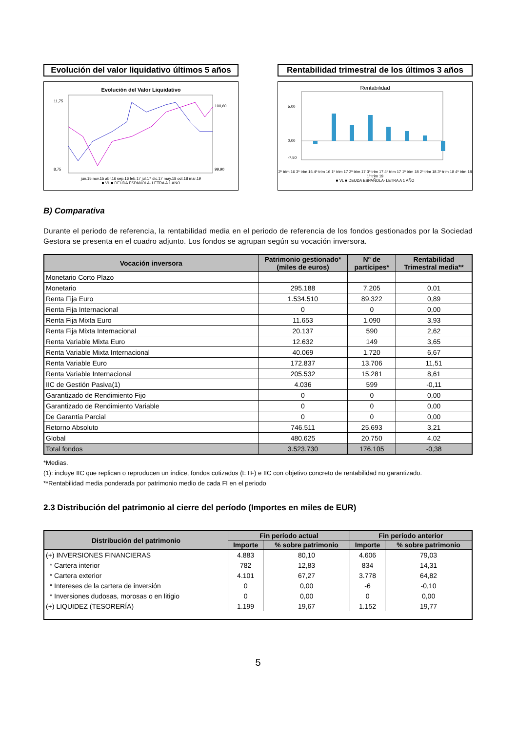Evolución del valor liquidativo últimos 5 años
Evolución del Valor Liquidativo
11,75
8,75
100,60
99,90
jun.15 nov.15 abr.16 sep.16 feb.17 jul.17 dic.17 may.18 oct.18 mar.19
■ VL ■ DEUDA ESPAÑOLA- LETRA A 1 AÑO
Rentabilidad trimestral de los últimos 3 años
Rentabilidad
5,00
0,00
-7,50
2º trim 16 3º trim 16 4º trim 16 1º trim 17 2º trim 17 3º trim 17 4º trim 17 1º trim 18 2º trim 18 3º trim 18 4º trim 18 1º trim 19
■ VL ■ DEUDA ESPAÑOLA- LETRA A 1 AÑO
B) Comparativa
Durante el periodo de referencia, la rentabilidad media en el periodo de referencia de los fondos gestionados por la Sociedad Gestora se presenta en el cuadro adjunto. Los fondos se agrupan según su vocación inversora.
| Vocación inversora | Patrimonio gestionado* (miles de euros) | Nº de partícipes* | Rentabilidad Trimestral media** |
| --- | --- | --- | --- |
| Monetario Corto Plazo | | | |
| Monetario | 295.188 | 7.205 | 0,01 |
| Renta Fija Euro | 1.534.510 | 89.322 | 0,89 |
| Renta Fija Internacional | 0 | 0 | 0,00 |
| Renta Fija Mixta Euro | 11.653 | 1.090 | 3,93 |
| Renta Fija Mixta Internacional | 20.137 | 590 | 2,62 |
| Renta Variable Mixta Euro | 12.632 | 149 | 3,65 |
| Renta Variable Mixta Internacional | 40.069 | 1.720 | 6,67 |
| Renta Variable Euro | 172.837 | 13.706 | 11,51 |
| Renta Variable Internacional | 205.532 | 15.281 | 8,61 |
| IIC de Gestión Pasiva(1) | 4.036 | 599 | -0,11 |
| Garantizado de Rendimiento Fijo | 0 | 0 | 0,00 |
| Garantizado de Rendimiento Variable | 0 | 0 | 0,00 |
| De Garantía Parcial | 0 | 0 | 0,00 |
| Retorno Absoluto | 746.511 | 25.693 | 3,21 |
| Global | 480.625 | 20.750 | 4,02 |
| Total fondos | 3.523.730 | 176.105 | -0,38 |
*Medias.
(1): incluye IIC que replican o reproducen un índice, fondos cotizados (ETF) e IIC con objetivo concreto de rentabilidad no garantizado.
**Rentabilidad media ponderada por patrimonio medio de cada FI en el periodo
2.3 Distribución del patrimonio al cierre del período (Importes en miles de EUR)
| Distribución del patrimonio | Fin período actual | | Fin período anterior | |
| --- | --- | --- | --- | --- |
| | Importe | % sobre patrimonio | Importe | % sobre patrimonio |
| (+) INVERSIONES FINANCIERAS | 4.883 | 80,10 | 4.606 | 79,03 |
| * Cartera interior | 782 | 12,83 | 834 | 14,31 |
| * Cartera exterior | 4.101 | 67,27 | 3.778 | 64,82 |
| * Intereses de la cartera de inversión | 0 | 0,00 | -6 | -0,10 |
| * Inversiones dudosas, morosas o en litigio | 0 | 0,00 | 0 | 0,00 |
| (+) LIQUIDEZ (TESORERÍA) | 1.199 | 19,67 | 1.152 | 19,77 |
5